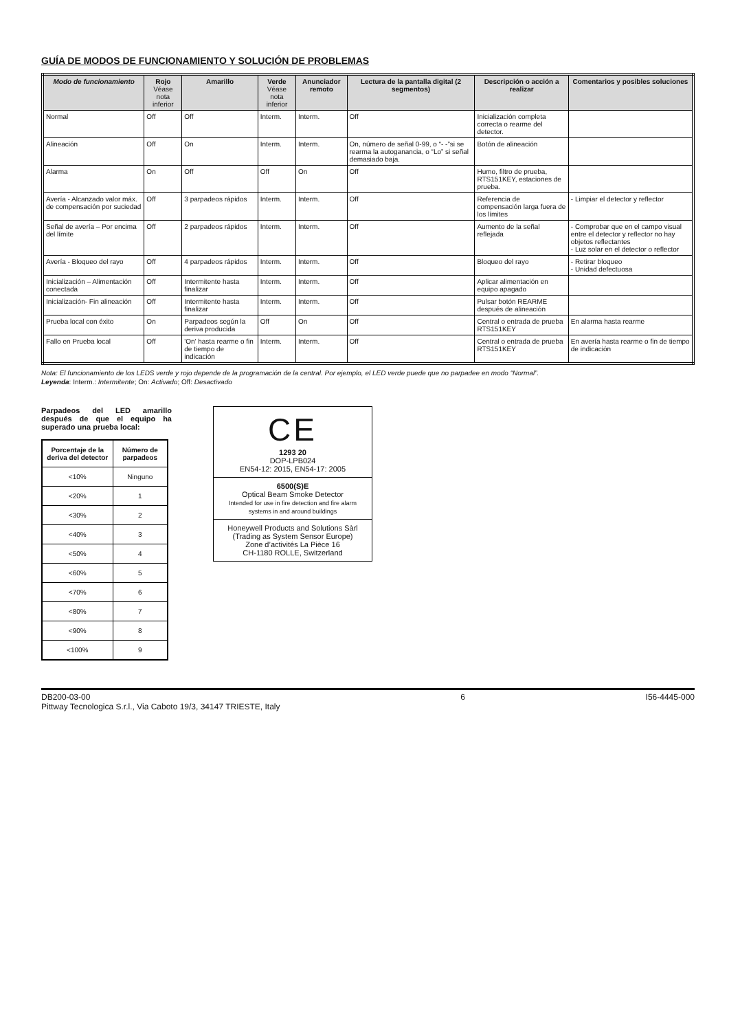GUÍA DE MODOS DE FUNCIONAMIENTO Y SOLUCIÓN DE PROBLEMAS
| Modo de funcionamiento | Rojo Véase nota inferior | Amarillo | Verde Véase nota inferior | Anunciador remoto | Lectura de la pantalla digital (2 segmentos) | Descripción o acción a realizar | Comentarios y posibles soluciones |
| --- | --- | --- | --- | --- | --- | --- | --- |
| Normal | Off | Off | Interm. | Interm. | Off | Inicialización completa correcta o rearme del detector. | |
| Alineación | Off | On | Interm. | Interm. | On, número de señal 0-99, o “- -”si se rearma la autoganancia, o “Lo” si señal demasiado baja. | Botón de alineación | |
| Alarma | On | Off | Off | On | Off | Humo, filtro de prueba, RTS151KEY, estaciones de prueba. | |
| Avería - Alcanzado valor máx. de compensación por suciedad | Off | 3 parpadeos rápidos | Interm. | Interm. | Off | Referencia de compensación larga fuera de los límites | - Limpiar el detector y reflector |
| Señal de avería – Por encima del límite | Off | 2 parpadeos rápidos | Interm. | Interm. | Off | Aumento de la señal reflejada | - Comprobar que en el campo visual entre el detector y reflector no hay objetos reflectantes - Luz solar en el detector o reflector |
| Avería - Bloqueo del rayo | Off | 4 parpadeos rápidos | Interm. | Interm. | Off | Bloqueo del rayo | - Retirar bloqueo - Unidad defectuosa |
| Inicialización – Alimentación conectada | Off | Intermitente hasta finalizar | Interm. | Interm. | Off | Aplicar alimentación en equipo apagado | |
| Inicialización- Fin alineación | Off | Intermitente hasta finalizar | Interm. | Interm. | Off | Pulsar botón REARME después de alineación | |
| Prueba local con éxito | On | Parpadeos según la deriva producida | Off | On | Off | Central o entrada de prueba RTS151KEY | En alarma hasta rearme |
| Fallo en Prueba local | Off | 'On' hasta rearme o fin de tiempo de indicación | Interm. | Interm. | Off | Central o entrada de prueba RTS151KEY | En avería hasta rearme o fin de tiempo de indicación |
Nota: El funcionamiento de los LEDS verde y rojo depende de la programación de la central. Por ejemplo, el LED verde puede que no parpadee en modo “Normal”.
Leyenda: Interm.: Intermitente; On: Activado; Off: Desactivado
Parpadeos del LED amarillo después de que el equipo ha superado una prueba local:
| Porcentaje de la deriva del detector | Número de parpadeos |
| --- | --- |
| <10% | Ninguno |
| <20% | 1 |
| <30% | 2 |
| <40% | 3 |
| <50% | 4 |
| <60% | 5 |
| <70% | 6 |
| <80% | 7 |
| <90% | 8 |
| <100% | 9 |
CE
1293 20
DOP-LPB024
EN54-12: 2015, EN54-17: 2005
6500(S)E
Optical Beam Smoke Detector
Intended for use in fire detection and fire alarm systems in and around buildings
Honeywell Products and Solutions Sàrl
(Trading as System Sensor Europe)
Zone d’activités La Pièce 16
CH-1180 ROLLE, Switzerland
DB200-03-00
Pittway Tecnologica S.r.l., Via Caboto 19/3, 34147 TRIESTE, Italy
6 I56-4445-000